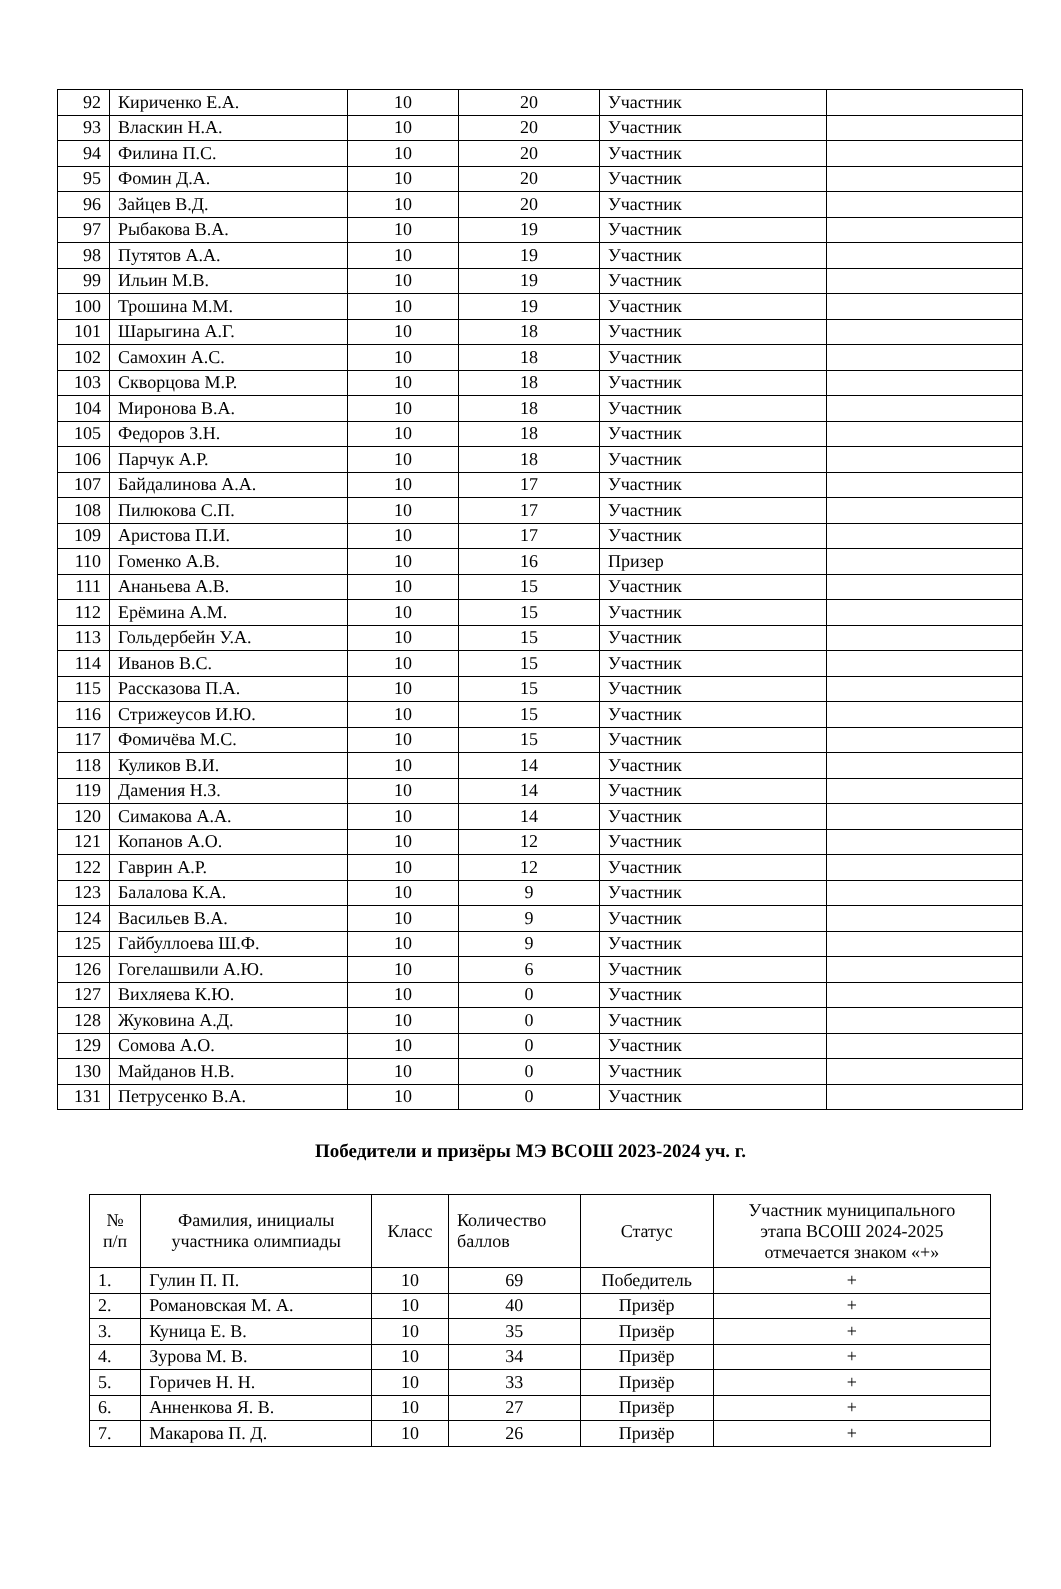| 92 | Кириченко Е.А. | 10 | 20 | Участник | |
| 93 | Власкин Н.А. | 10 | 20 | Участник | |
| 94 | Филина П.С. | 10 | 20 | Участник | |
| 95 | Фомин Д.А. | 10 | 20 | Участник | |
| 96 | Зайцев В.Д. | 10 | 20 | Участник | |
| 97 | Рыбакова В.А. | 10 | 19 | Участник | |
| 98 | Путятов А.А. | 10 | 19 | Участник | |
| 99 | Ильин М.В. | 10 | 19 | Участник | |
| 100 | Трошина М.М. | 10 | 19 | Участник | |
| 101 | Шарыгина А.Г. | 10 | 18 | Участник | |
| 102 | Самохин А.С. | 10 | 18 | Участник | |
| 103 | Скворцова М.Р. | 10 | 18 | Участник | |
| 104 | Миронова В.А. | 10 | 18 | Участник | |
| 105 | Федоров З.Н. | 10 | 18 | Участник | |
| 106 | Парчук А.Р. | 10 | 18 | Участник | |
| 107 | Байдалинова А.А. | 10 | 17 | Участник | |
| 108 | Пилюкова С.П. | 10 | 17 | Участник | |
| 109 | Аристова П.И. | 10 | 17 | Участник | |
| 110 | Гоменко А.В. | 10 | 16 | Призер | |
| 111 | Ананьева А.В. | 10 | 15 | Участник | |
| 112 | Ерёмина А.М. | 10 | 15 | Участник | |
| 113 | Гольдербейн У.А. | 10 | 15 | Участник | |
| 114 | Иванов В.С. | 10 | 15 | Участник | |
| 115 | Рассказова П.А. | 10 | 15 | Участник | |
| 116 | Стрижеусов И.Ю. | 10 | 15 | Участник | |
| 117 | Фомичёва М.С. | 10 | 15 | Участник | |
| 118 | Куликов В.И. | 10 | 14 | Участник | |
| 119 | Дамения Н.З. | 10 | 14 | Участник | |
| 120 | Симакова А.А. | 10 | 14 | Участник | |
| 121 | Копанов А.О. | 10 | 12 | Участник | |
| 122 | Гаврин А.Р. | 10 | 12 | Участник | |
| 123 | Балалова К.А. | 10 | 9 | Участник | |
| 124 | Васильев В.А. | 10 | 9 | Участник | |
| 125 | Гайбуллоева Ш.Ф. | 10 | 9 | Участник | |
| 126 | Гогелашвили А.Ю. | 10 | 6 | Участник | |
| 127 | Вихляева К.Ю. | 10 | 0 | Участник | |
| 128 | Жуковина А.Д. | 10 | 0 | Участник | |
| 129 | Сомова А.О. | 10 | 0 | Участник | |
| 130 | Майданов Н.В. | 10 | 0 | Участник | |
| 131 | Петрусенко В.А. | 10 | 0 | Участник | |
Победители и призёры МЭ ВСОШ 2023-2024 уч. г.
| № п/п | Фамилия, инициалы участника олимпиады | Класс | Количество баллов | Статус | Участник муниципального этапа ВСОШ 2024-2025 отмечается знаком «+» |
| --- | --- | --- | --- | --- | --- |
| 1. | Гулин П. П. | 10 | 69 | Победитель | + |
| 2. | Романовская М. А. | 10 | 40 | Призёр | + |
| 3. | Куница Е. В. | 10 | 35 | Призёр | + |
| 4. | Зурова М. В. | 10 | 34 | Призёр | + |
| 5. | Горичев Н. Н. | 10 | 33 | Призёр | + |
| 6. | Анненкова Я. В. | 10 | 27 | Призёр | + |
| 7. | Макарова П. Д. | 10 | 26 | Призёр | + |